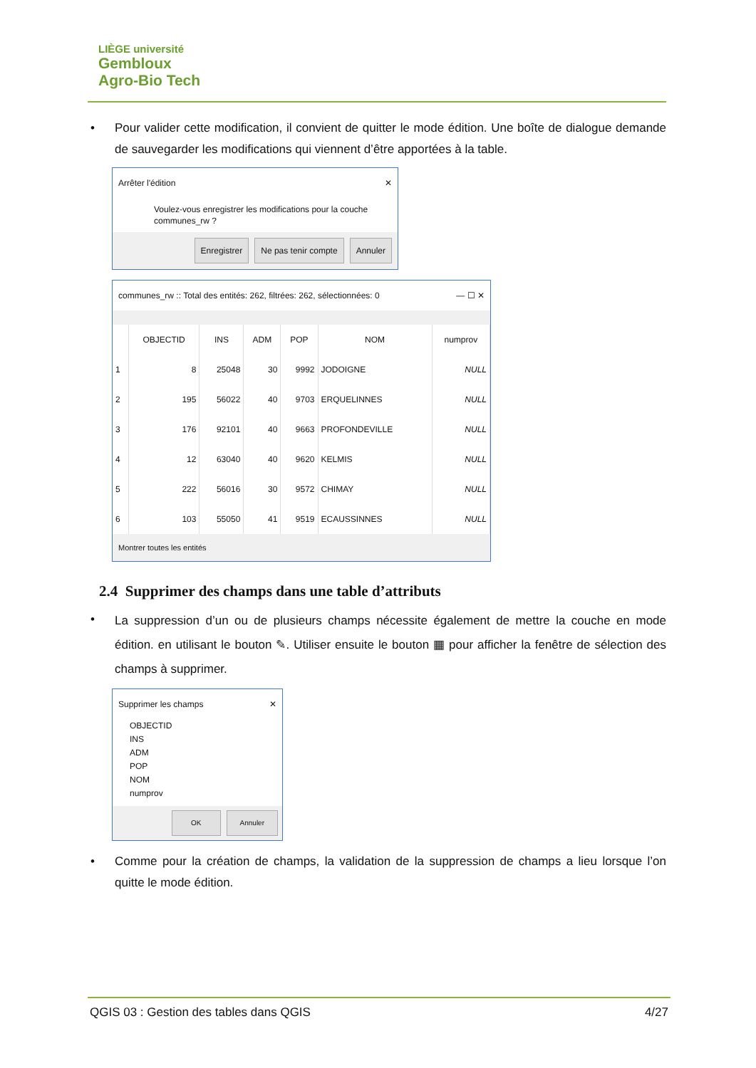LIÈGE université
Gembloux
Agro-Bio Tech
• Pour valider cette modification, il convient de quitter le mode édition. Une boîte de dialogue demande de sauvegarder les modifications qui viennent d’être apportées à la table.
Arrêter l'édition ✕
Voulez-vous enregistrer les modifications pour la couche communes_rw ?
Enregistrer Ne pas tenir compte Annuler
communes_rw :: Total des entités: 262, filtrées: 262, sélectionnées: 0 — ☐ ✕
| | OBJECTID | INS | ADM | POP | NOM | numprov |
| --- | --- | --- | --- | --- | --- | --- |
| 1 | 8 | 25048 | 30 | 9992 | JODOIGNE | NULL |
| 2 | 195 | 56022 | 40 | 9703 | ERQUELINNES | NULL |
| 3 | 176 | 92101 | 40 | 9663 | PROFONDEVILLE | NULL |
| 4 | 12 | 63040 | 40 | 9620 | KELMIS | NULL |
| 5 | 222 | 56016 | 30 | 9572 | CHIMAY | NULL |
| 6 | 103 | 55050 | 41 | 9519 | ECAUSSINNES | NULL |
Montrer toutes les entités
2.4 Supprimer des champs dans une table d’attributs
•
La suppression d’un ou de plusieurs champs nécessite également de mettre la couche en mode édition. en utilisant le bouton ✎. Utiliser ensuite le bouton ▦ pour afficher la fenêtre de sélection des champs à supprimer.
Supprimer les champs ✕
OBJECTID
INS
ADM
POP
NOM
numprov
OK Annuler
• Comme pour la création de champs, la validation de la suppression de champs a lieu lorsque l’on quitte le mode édition.
QGIS 03 : Gestion des tables dans QGIS 4/27